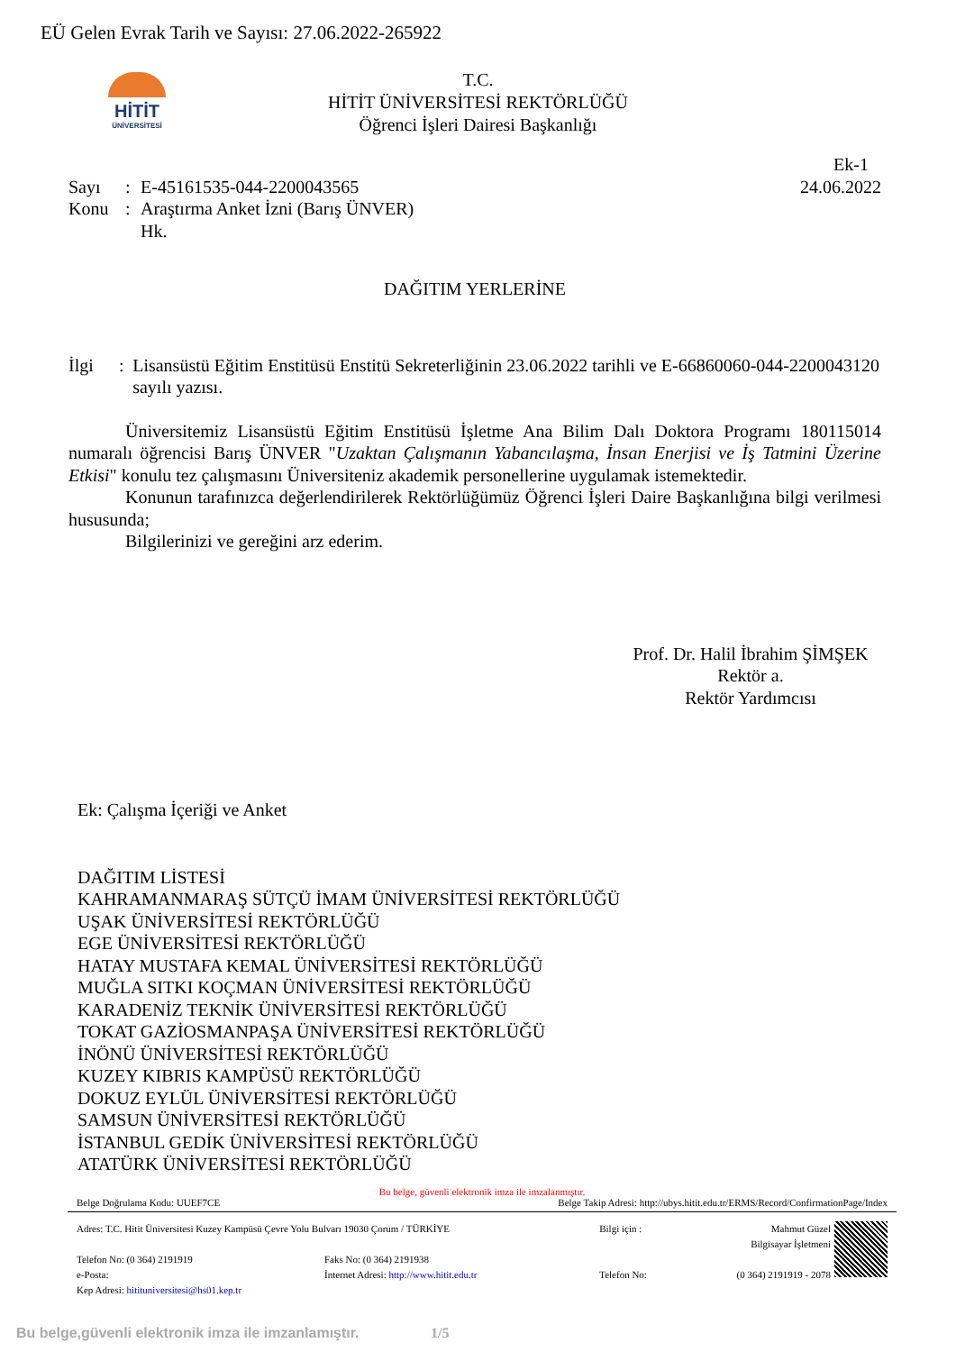EÜ Gelen Evrak Tarih ve Sayısı: 27.06.2022-265922
HİTİT
ÜNİVERSİTESİ
T.C.
HİTİT ÜNİVERSİTESİ REKTÖRLÜĞÜ
Öğrenci İşleri Dairesi Başkanlığı
Ek-1
Sayı: E-45161535-044-2200043565 24.06.2022
Konu: Araştırma Anket İzni (Barış ÜNVER)
Hk.
DAĞITIM YERLERİNE
İlgi: Lisansüstü Eğitim Enstitüsü Enstitü Sekreterliğinin 23.06.2022 tarihli ve E-66860060-044-2200043120 sayılı yazısı.
Üniversitemiz Lisansüstü Eğitim Enstitüsü İşletme Ana Bilim Dalı Doktora Programı 180115014 numaralı öğrencisi Barış ÜNVER "Uzaktan Çalışmanın Yabancılaşma, İnsan Enerjisi ve İş Tatmini Üzerine Etkisi" konulu tez çalışmasını Üniversiteniz akademik personellerine uygulamak istemektedir.
Konunun tarafınızca değerlendirilerek Rektörlüğümüz Öğrenci İşleri Daire Başkanlığına bilgi verilmesi hususunda;
Bilgilerinizi ve gereğini arz ederim.
Prof. Dr. Halil İbrahim ŞİMŞEK
Rektör a.
Rektör Yardımcısı
Ek: Çalışma İçeriği ve Anket
DAĞITIM LİSTESİ
KAHRAMANMARAŞ SÜTÇÜ İMAM ÜNİVERSİTESİ REKTÖRLÜĞÜ
UŞAK ÜNİVERSİTESİ REKTÖRLÜĞÜ
EGE ÜNİVERSİTESİ REKTÖRLÜĞÜ
HATAY MUSTAFA KEMAL ÜNİVERSİTESİ REKTÖRLÜĞÜ
MUĞLA SITKI KOÇMAN ÜNİVERSİTESİ REKTÖRLÜĞÜ
KARADENİZ TEKNİK ÜNİVERSİTESİ REKTÖRLÜĞÜ
TOKAT GAZİOSMANPAŞA ÜNİVERSİTESİ REKTÖRLÜĞÜ
İNÖNÜ ÜNİVERSİTESİ REKTÖRLÜĞÜ
KUZEY KIBRIS KAMPÜSÜ REKTÖRLÜĞÜ
DOKUZ EYLÜL ÜNİVERSİTESİ REKTÖRLÜĞÜ
SAMSUN ÜNİVERSİTESİ REKTÖRLÜĞÜ
İSTANBUL GEDİK ÜNİVERSİTESİ REKTÖRLÜĞÜ
ATATÜRK ÜNİVERSİTESİ REKTÖRLÜĞÜ
Bu belge, güvenli elektronik imza ile imzalanmıştır.
Belge Doğrulama Kodu: UUEF7CE Belge Takip Adresi: http://ubys.hitit.edu.tr/ERMS/Record/ConfirmationPage/Index
Adres: T.C. Hitit Üniversitesi Kuzey Kampüsü Çevre Yolu Bulvarı 19030 Çorum / TÜRKİYE
Telefon No: (0 364) 2191919
e-Posta: Faks No: (0 364) 2191938
İnternet Adresi: http://www.hitit.edu.tr
Kep Adresi: hitituniversitesi@hs01.kep.tr
Bilgi için :
Telefon No:
Mahmut Güzel
Bilgisayar İşletmeni
(0 364) 2191919 - 2078
Bu belge,güvenli elektronik imza ile imzanlamıştır. 1/5